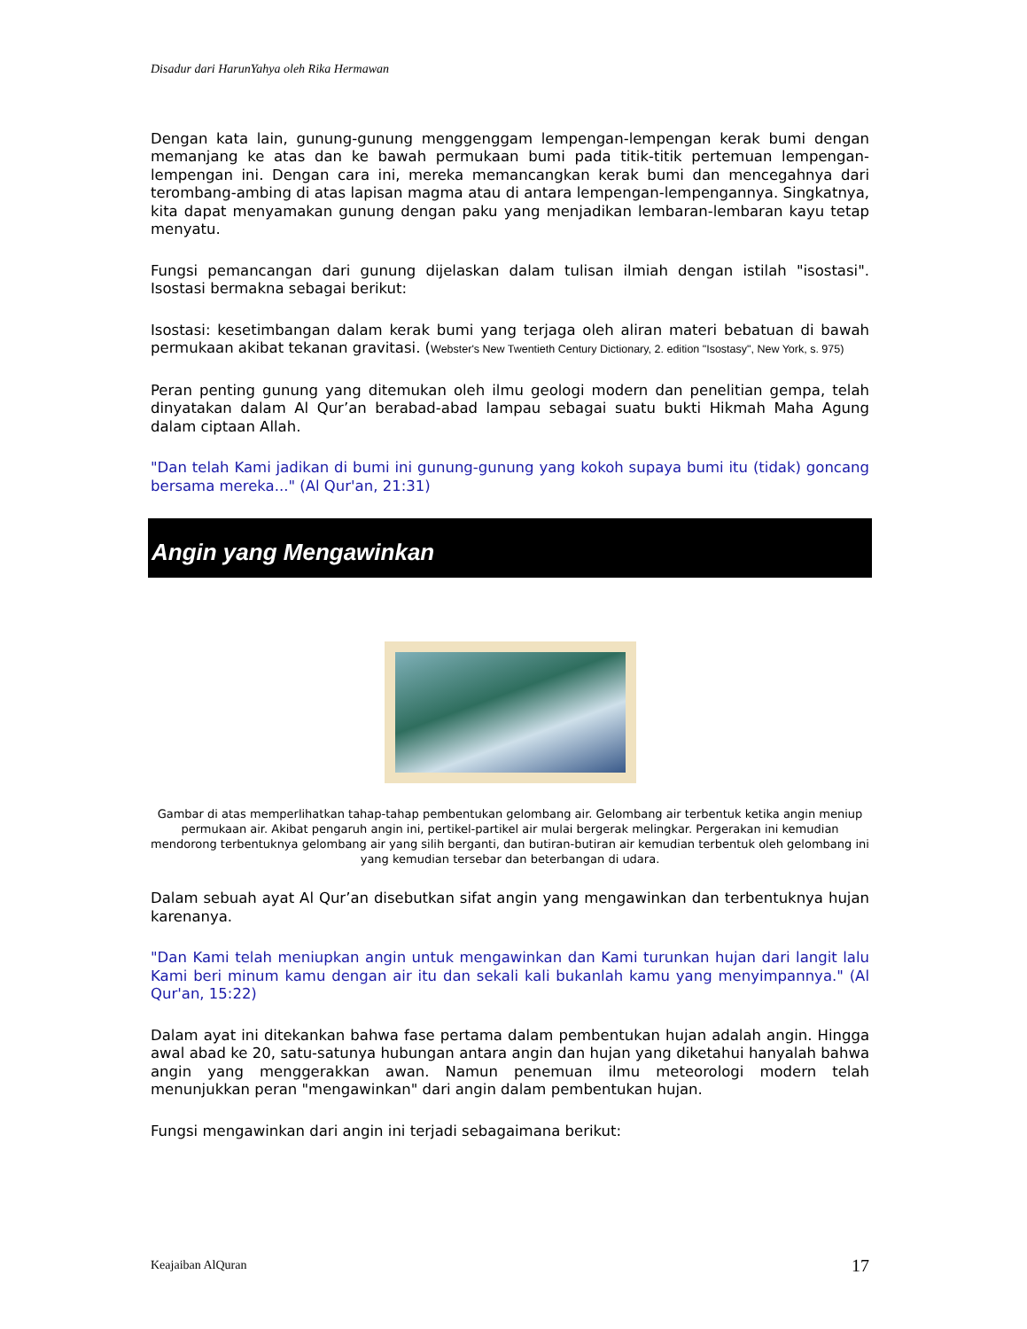Disadur dari HarunYahya oleh Rika Hermawan
Dengan kata lain, gunung-gunung menggenggam lempengan-lempengan kerak bumi dengan memanjang ke atas dan ke bawah permukaan bumi pada titik-titik pertemuan lempengan-lempengan ini. Dengan cara ini, mereka memancangkan kerak bumi dan mencegahnya dari terombang-ambing di atas lapisan magma atau di antara lempengan-lempengannya. Singkatnya, kita dapat menyamakan gunung dengan paku yang menjadikan lembaran-lembaran kayu tetap menyatu.
Fungsi pemancangan dari gunung dijelaskan dalam tulisan ilmiah dengan istilah "isostasi". Isostasi bermakna sebagai berikut:
Isostasi: kesetimbangan dalam kerak bumi yang terjaga oleh aliran materi bebatuan di bawah permukaan akibat tekanan gravitasi. (Webster's New Twentieth Century Dictionary, 2. edition "Isostasy", New York, s. 975)
Peran penting gunung yang ditemukan oleh ilmu geologi modern dan penelitian gempa, telah dinyatakan dalam Al Qur’an berabad-abad lampau sebagai suatu bukti Hikmah Maha Agung dalam ciptaan Allah.
"Dan telah Kami jadikan di bumi ini gunung-gunung yang kokoh supaya bumi itu (tidak) goncang bersama mereka..." (Al Qur'an, 21:31)
Angin yang Mengawinkan
Gambar di atas memperlihatkan tahap-tahap pembentukan gelombang air. Gelombang air terbentuk ketika angin meniup permukaan air. Akibat pengaruh angin ini, pertikel-partikel air mulai bergerak melingkar. Pergerakan ini kemudian mendorong terbentuknya gelombang air yang silih berganti, dan butiran-butiran air kemudian terbentuk oleh gelombang ini yang kemudian tersebar dan beterbangan di udara.
Dalam sebuah ayat Al Qur’an disebutkan sifat angin yang mengawinkan dan terbentuknya hujan karenanya.
"Dan Kami telah meniupkan angin untuk mengawinkan dan Kami turunkan hujan dari langit lalu Kami beri minum kamu dengan air itu dan sekali kali bukanlah kamu yang menyimpannya." (Al Qur'an, 15:22)
Dalam ayat ini ditekankan bahwa fase pertama dalam pembentukan hujan adalah angin. Hingga awal abad ke 20, satu-satunya hubungan antara angin dan hujan yang diketahui hanyalah bahwa angin yang menggerakkan awan. Namun penemuan ilmu meteorologi modern telah menunjukkan peran "mengawinkan" dari angin dalam pembentukan hujan.
Fungsi mengawinkan dari angin ini terjadi sebagaimana berikut:
Keajaiban AlQuran 17